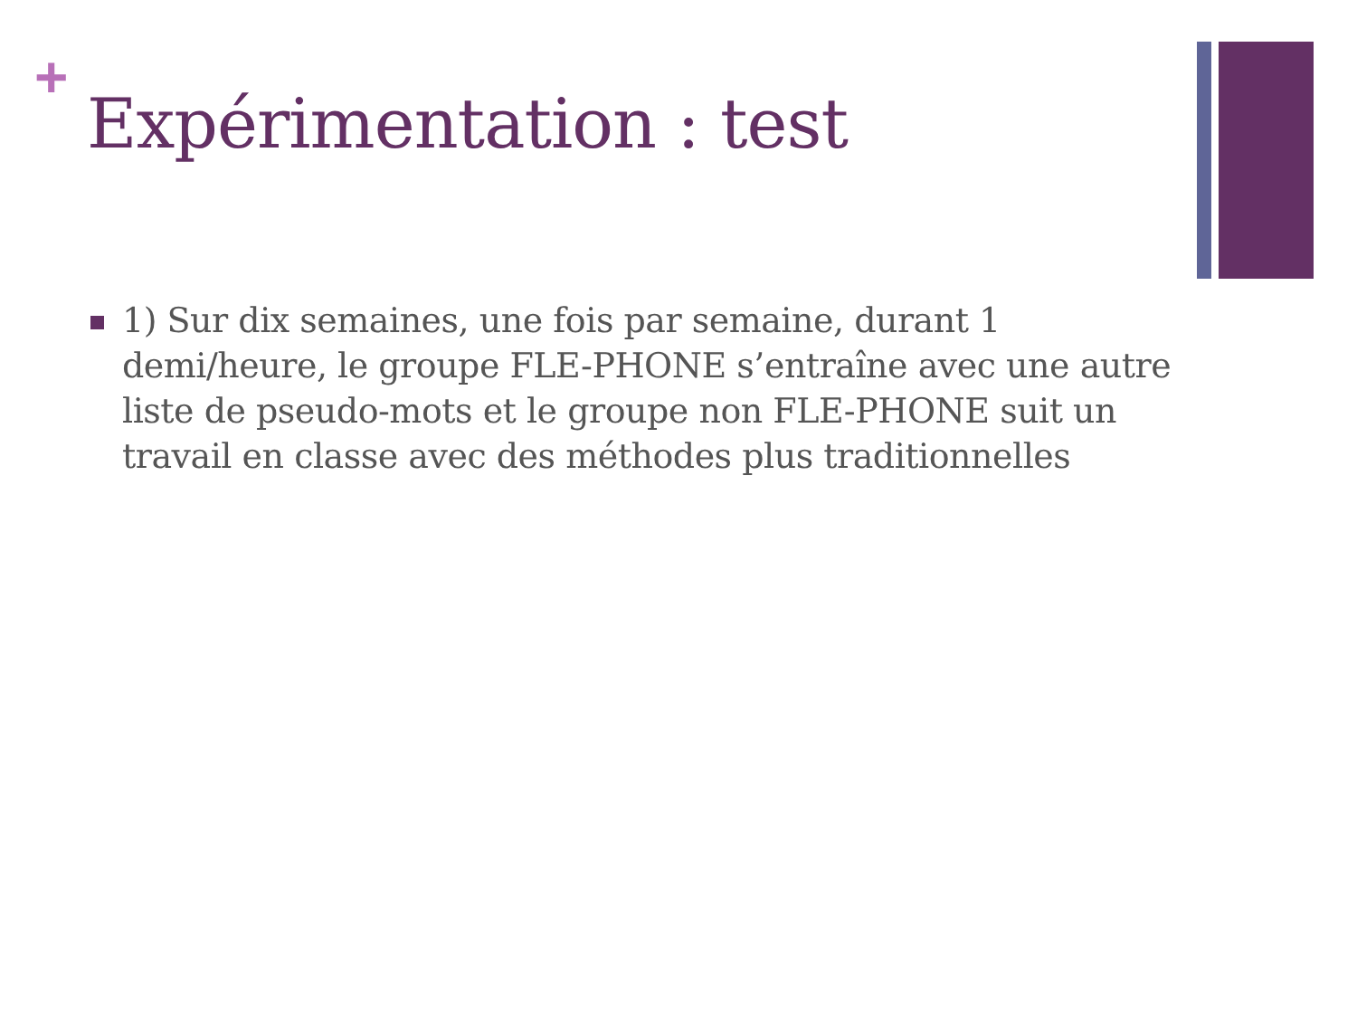+
Expérimentation : test
1) Sur dix semaines, une fois par semaine, durant 1 demi/heure, le groupe FLE-PHONE s’entraîne avec une autre liste de pseudo-mots et le groupe non FLE-PHONE suit un travail en classe avec des méthodes plus traditionnelles